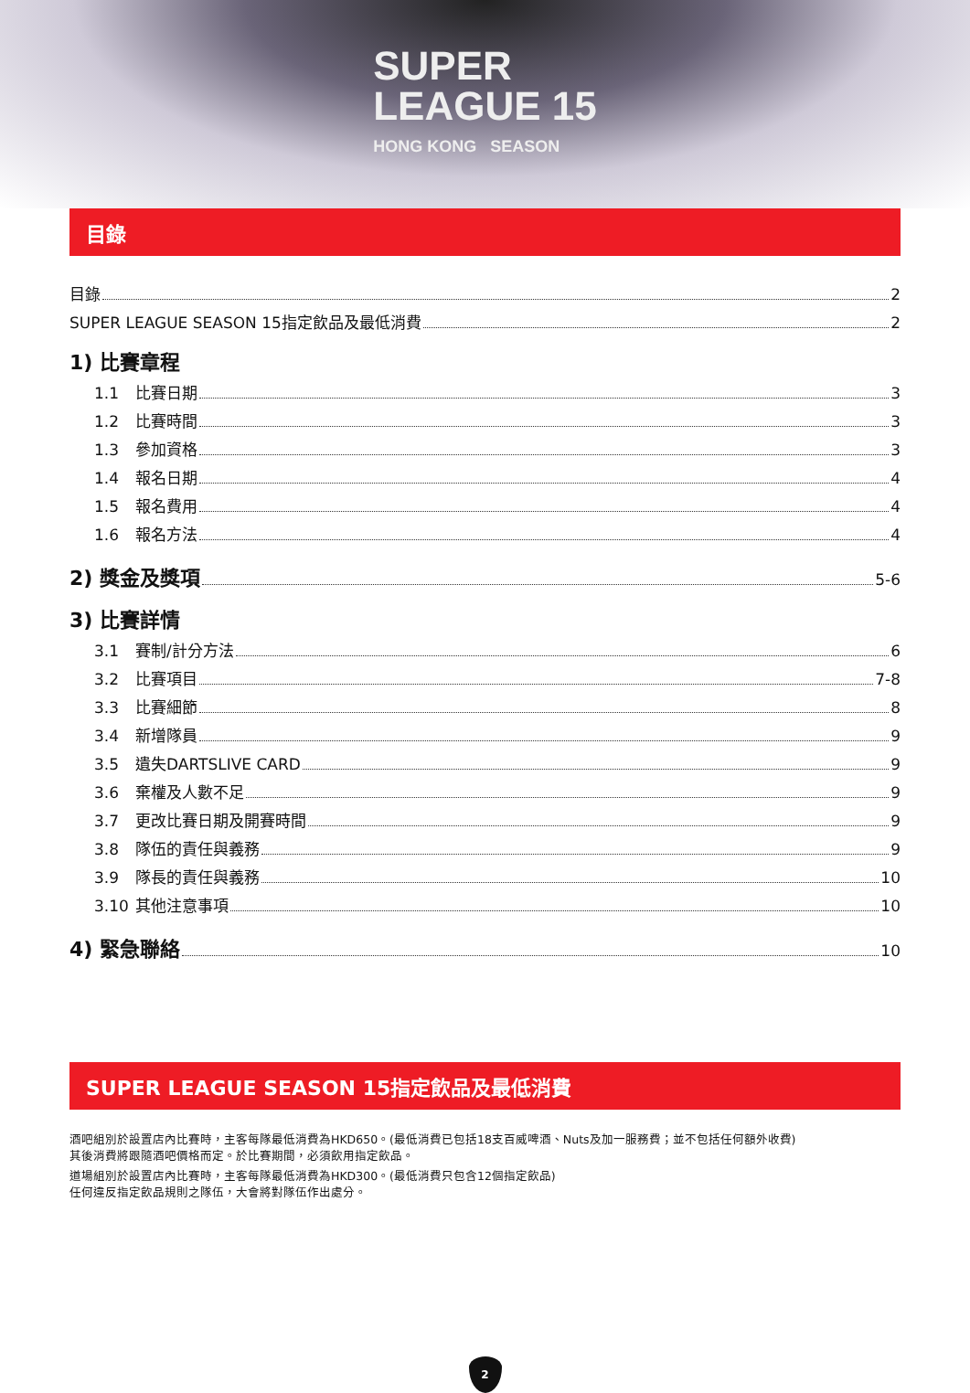SUPER
LEAGUE 15 HONG KONG SEASON
目錄
目錄 2
SUPER LEAGUE SEASON 15指定飲品及最低消費 2
1) 比賽章程
1.1 比賽日期 3
1.2 比賽時間 3
1.3 參加資格 3
1.4 報名日期 4
1.5 報名費用 4
1.6 報名方法 4
2) 獎金及獎項 5-6
3) 比賽詳情
3.1 賽制/計分方法 6
3.2 比賽項目 7-8
3.3 比賽細節 8
3.4 新增隊員 9
3.5 遺失DARTSLIVE CARD 9
3.6 棄權及人數不足 9
3.7 更改比賽日期及開賽時間 9
3.8 隊伍的責任與義務 9
3.9 隊長的責任與義務 10
3.10 其他注意事項 10
4) 緊急聯絡 10
SUPER LEAGUE SEASON 15指定飲品及最低消費
酒吧組別於設置店內比賽時，主客每隊最低消費為HKD650。(最低消費已包括18支百威啤酒、Nuts及加一服務費；並不包括任何額外收費)
其後消費將跟隨酒吧價格而定。於比賽期間，必須飲用指定飲品。
道場組別於設置店內比賽時，主客每隊最低消費為HKD300。(最低消費只包含12個指定飲品)
任何違反指定飲品規則之隊伍，大會將對隊伍作出處分。
2